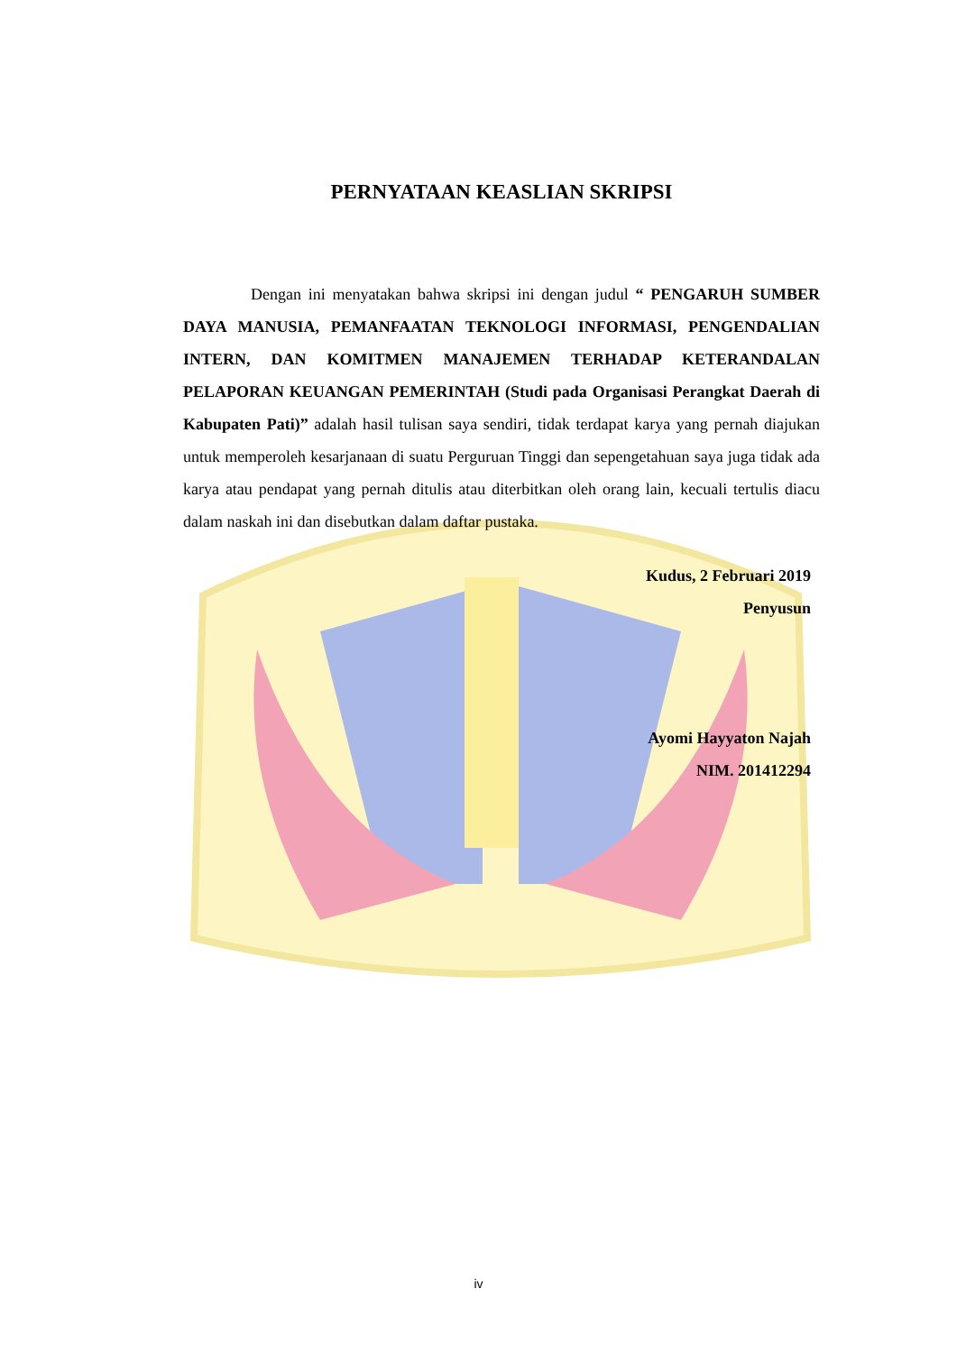PERNYATAAN KEASLIAN SKRIPSI
Dengan ini menyatakan bahwa skripsi ini dengan judul “ PENGARUH SUMBER DAYA MANUSIA, PEMANFAATAN TEKNOLOGI INFORMASI, PENGENDALIAN INTERN, DAN KOMITMEN MANAJEMEN TERHADAP KETERANDALAN PELAPORAN KEUANGAN PEMERINTAH (Studi pada Organisasi Perangkat Daerah di Kabupaten Pati)” adalah hasil tulisan saya sendiri, tidak terdapat karya yang pernah diajukan untuk memperoleh kesarjanaan di suatu Perguruan Tinggi dan sepengetahuan saya juga tidak ada karya atau pendapat yang pernah ditulis atau diterbitkan oleh orang lain, kecuali tertulis diacu dalam naskah ini dan disebutkan dalam daftar pustaka.
Kudus, 2 Februari 2019
Penyusun
Ayomi Hayyaton Najah
NIM. 201412294
iv